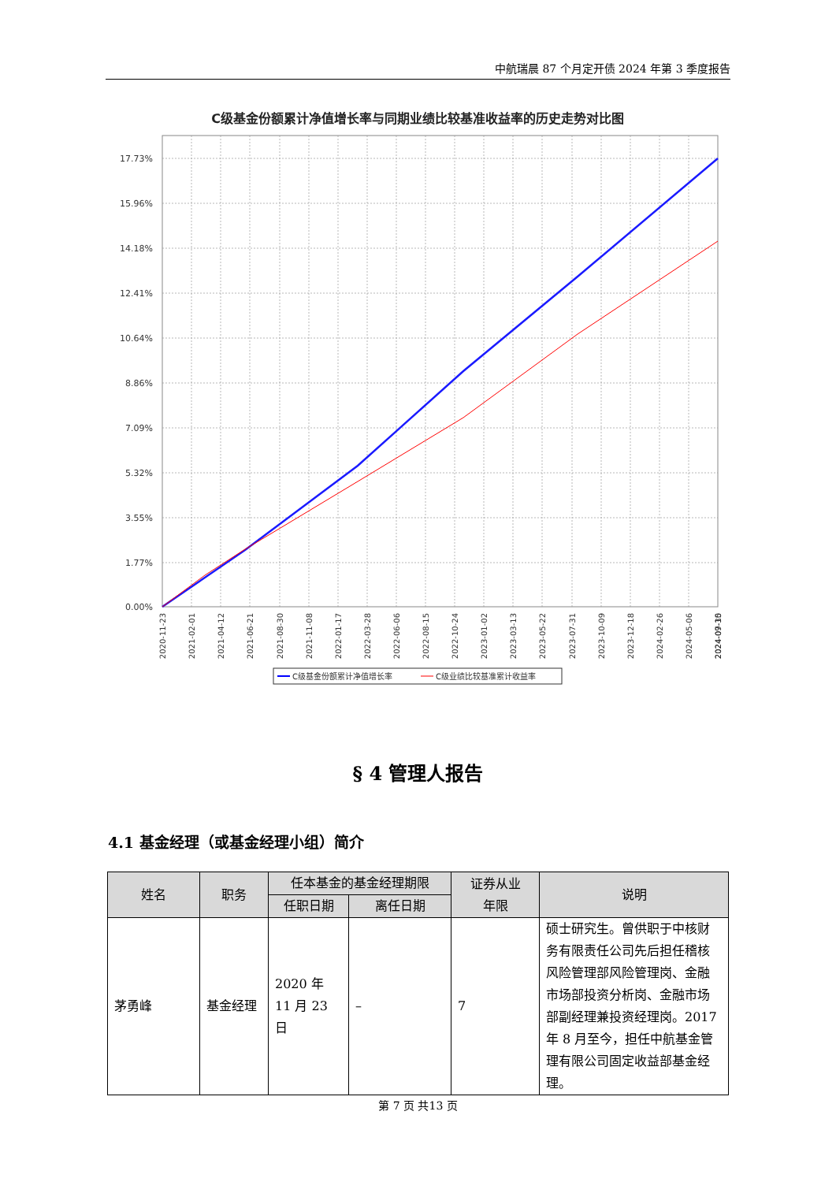中航瑞晨 87 个月定开债 2024 年第 3 季度报告
C级基金份额累计净值增长率与同期业绩比较基准收益率的历史走势对比图
17.73%
15.96%
14.18%
12.41%
10.64%
8.86%
7.09%
5.32%
3.55%
1.77%
0.00%
2020-11-23
2021-02-01
2021-04-12
2021-06-21
2021-08-30
2021-11-08
2022-01-17
2022-03-28
2022-06-06
2022-08-15
2022-10-24
2023-01-02
2023-03-13
2023-05-22
2023-07-31
2023-10-09
2023-12-18
2024-02-26
2024-05-06
2024-07-15
2024-09-30
C级基金份额累计净值增长率
C级业绩比较基准累计收益率
§ 4 管理人报告
4.1 基金经理（或基金经理小组）简介
| 姓名 | 职务 | 任本基金的基金经理期限 | | 证券从业 年限 | 说明 |
| --- | --- | --- | --- | --- | --- |
| | | 任职日期 | 离任日期 | | |
| 茅勇峰 | 基金经理 | 2020 年 11 月 23 日 | – | 7 | 硕士研究生。曾供职于中核财务有限责任公司先后担任稽核风险管理部风险管理岗、金融市场部投资分析岗、金融市场部副经理兼投资经理岗。2017 年 8 月至今，担任中航基金管理有限公司固定收益部基金经理。 |
第 7 页 共13 页